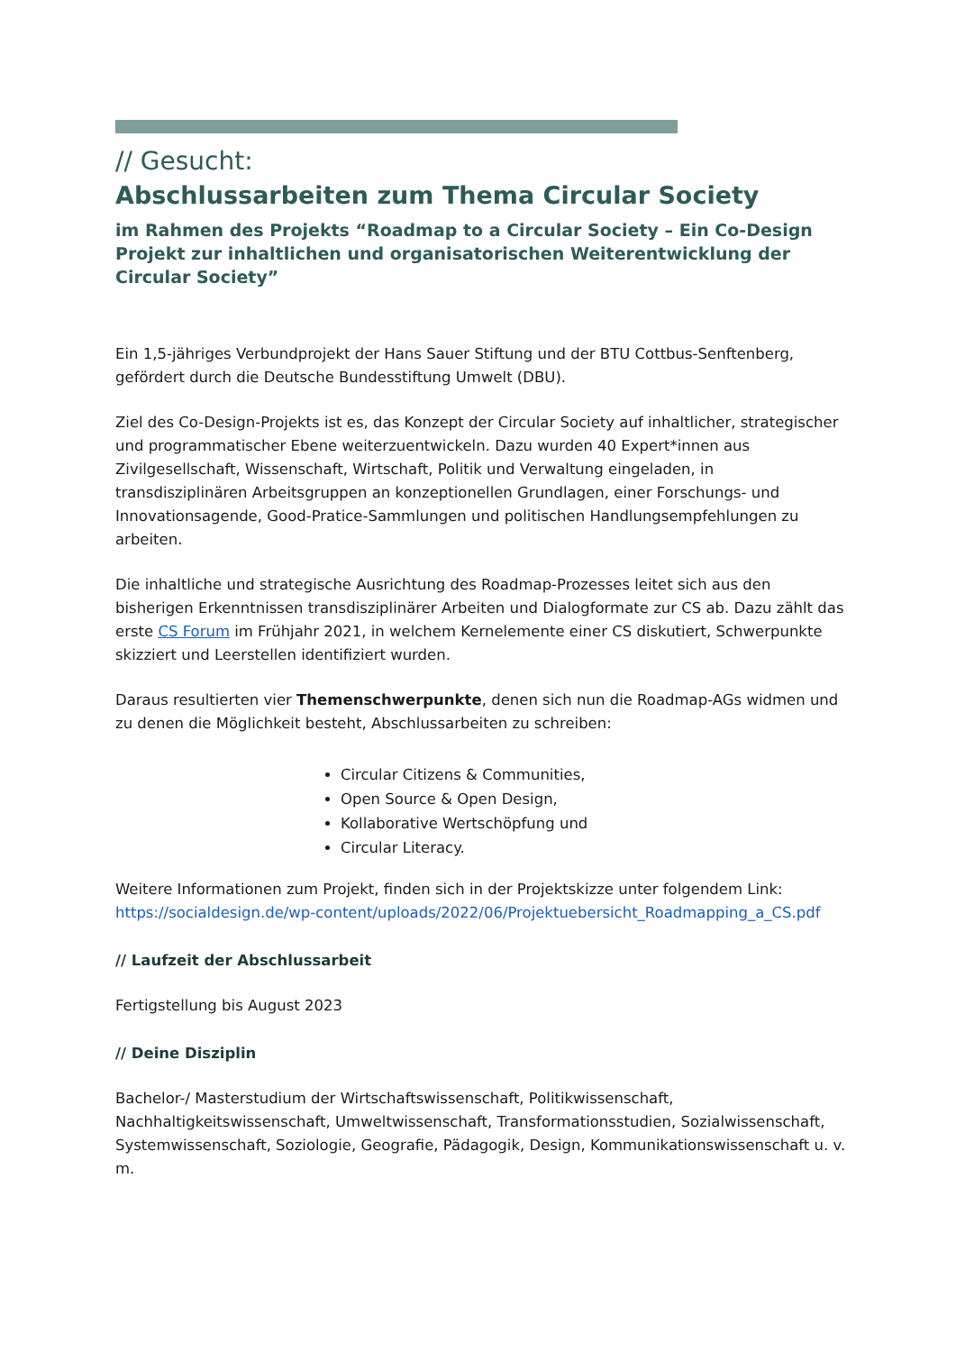// Gesucht:
Abschlussarbeiten zum Thema Circular Society
im Rahmen des Projekts “Roadmap to a Circular Society – Ein Co-Design Projekt zur inhaltlichen und organisatorischen Weiterentwicklung der Circular Society”
Ein 1,5-jähriges Verbundprojekt der Hans Sauer Stiftung und der BTU Cottbus-Senftenberg, gefördert durch die Deutsche Bundesstiftung Umwelt (DBU).
Ziel des Co-Design-Projekts ist es, das Konzept der Circular Society auf inhaltlicher, strategischer und programmatischer Ebene weiterzuentwickeln. Dazu wurden 40 Expert*innen aus Zivilgesellschaft, Wissenschaft, Wirtschaft, Politik und Verwaltung eingeladen, in transdisziplinären Arbeitsgruppen an konzeptionellen Grundlagen, einer Forschungs- und Innovationsagende, Good-Pratice-Sammlungen und politischen Handlungsempfehlungen zu arbeiten.
Die inhaltliche und strategische Ausrichtung des Roadmap-Prozesses leitet sich aus den bisherigen Erkenntnissen transdisziplinärer Arbeiten und Dialogformate zur CS ab. Dazu zählt das erste CS Forum im Frühjahr 2021, in welchem Kernelemente einer CS diskutiert, Schwerpunkte skizziert und Leerstellen identifiziert wurden.
Daraus resultierten vier Themenschwerpunkte, denen sich nun die Roadmap-AGs widmen und zu denen die Möglichkeit besteht, Abschlussarbeiten zu schreiben:
Circular Citizens & Communities,
Open Source & Open Design,
Kollaborative Wertschöpfung und
Circular Literacy.
Weitere Informationen zum Projekt, finden sich in der Projektskizze unter folgendem Link:
https://socialdesign.de/wp-content/uploads/2022/06/Projektuebersicht_Roadmapping_a_CS.pdf
// Laufzeit der Abschlussarbeit
Fertigstellung bis August 2023
// Deine Disziplin
Bachelor-/ Masterstudium der Wirtschaftswissenschaft, Politikwissenschaft, Nachhaltigkeitswissenschaft, Umweltwissenschaft, Transformationsstudien, Sozialwissenschaft, Systemwissenschaft, Soziologie, Geografie, Pädagogik, Design, Kommunikationswissenschaft u. v. m.